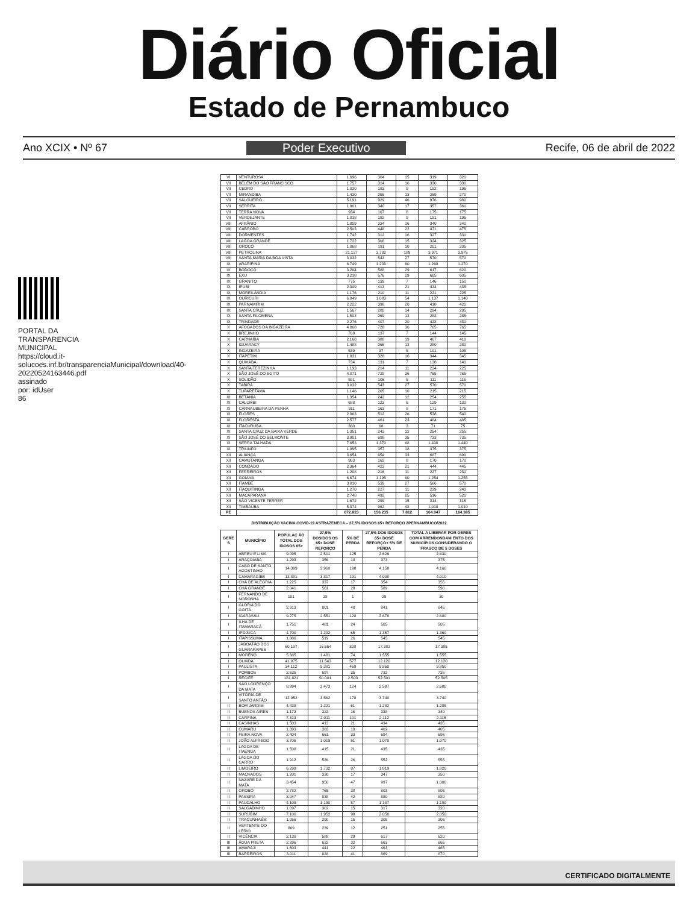Diário Oficial
Estado de Pernambuco
Ano XCIX • Nº 67 Poder Executivo Recife, 06 de abril de 2022
PORTAL DA TRANSPARENCIA MUNICIPAL https://cloud.it-solucoes.inf.br/transparenciaMunicipal/download/40-20220524163446.pdf assinado por: idUser 86
| VI | VENTUROSA | 1.696 | 304 | 15 | 319 | 320 |
| VII | BELÉM DO SÃO FRANCISCO | 1.757 | 314 | 16 | 330 | 330 |
| VII | CEDRO | 1.020 | 183 | 9 | 192 | 195 |
| VII | MIRANDIBA | 1.430 | 256 | 13 | 269 | 270 |
| VII | SALGUEIRO | 5.191 | 929 | 46 | 976 | 980 |
| VII | SERRITA | 1.901 | 340 | 17 | 357 | 360 |
| VII | TERRA NOVA | 934 | 167 | 8 | 175 | 175 |
| VII | VERDEJANTE | 1.018 | 182 | 9 | 191 | 195 |
| VIII | AFRÂNIO | 1.809 | 324 | 16 | 340 | 340 |
| VIII | CABROBÓ | 2.503 | 448 | 22 | 471 | 475 |
| VIII | DORMENTES | 1.742 | 312 | 16 | 327 | 330 |
| VIII | LAGOA GRANDE | 1.722 | 308 | 15 | 324 | 325 |
| VIII | OROCÓ | 1.068 | 191 | 10 | 201 | 205 |
| VIII | PETROLINA | 21.127 | 3.782 | 189 | 3.971 | 3.975 |
| VIII | SANTA MARIA DA BOA VISTA | 3.032 | 543 | 27 | 570 | 570 |
| IX | ARARIPINA | 6.749 | 1.208 | 60 | 1.268 | 1.270 |
| IX | BODOCÓ | 3.284 | 588 | 29 | 617 | 620 |
| IX | EXU | 3.218 | 576 | 29 | 605 | 605 |
| IX | GRANITO | 775 | 139 | 7 | 146 | 150 |
| IX | IPUBI | 2.309 | 413 | 21 | 434 | 435 |
| IX | MOREILÂNDIA | 1.176 | 210 | 11 | 221 | 225 |
| IX | OURICURI | 6.049 | 1.083 | 54 | 1.137 | 1.140 |
| IX | PARNAMIRIM | 2.222 | 398 | 20 | 418 | 420 |
| IX | SANTA CRUZ | 1.567 | 280 | 14 | 294 | 295 |
| IX | SANTA FILOMENA | 1.502 | 269 | 13 | 282 | 285 |
| IX | TRINDADE | 2.276 | 407 | 20 | 428 | 430 |
| X | AFOGADOS DA INGAZEIRA | 4.068 | 728 | 36 | 765 | 765 |
| X | BREJINHO | 768 | 137 | 7 | 144 | 145 |
| X | CARNAÍBA | 2.168 | 388 | 19 | 407 | 410 |
| X | IGUARACY | 1.488 | 266 | 13 | 280 | 280 |
| X | INGAZEIRA | 539 | 97 | 5 | 101 | 105 |
| X | ITAPETIM | 1.831 | 328 | 16 | 344 | 345 |
| X | QUIXABA | 734 | 131 | 7 | 138 | 140 |
| X | SANTA TEREZINHA | 1.193 | 214 | 11 | 224 | 225 |
| X | SÃO JOSÉ DO EGITO | 4.071 | 729 | 36 | 765 | 765 |
| X | SOLIDÃO | 591 | 106 | 5 | 111 | 115 |
| X | TABIRA | 3.032 | 543 | 27 | 570 | 570 |
| X | TUPARETAMA | 1.146 | 205 | 10 | 215 | 215 |
| XI | BETÂNIA | 1.354 | 242 | 12 | 254 | 255 |
| XI | CALUMBI | 688 | 123 | 6 | 129 | 130 |
| XI | CARNAUBEIRA DA PENHA | 911 | 163 | 8 | 171 | 175 |
| XI | FLORES | 2.863 | 512 | 26 | 538 | 540 |
| XI | FLORESTA | 2.577 | 461 | 23 | 484 | 485 |
| XI | ITACURUBA | 380 | 68 | 3 | 71 | 75 |
| XI | SANTA CRUZ DA BAIXA VERDE | 1.351 | 242 | 12 | 254 | 255 |
| XI | SÃO JOSÉ DO BELMONTE | 3.901 | 698 | 35 | 733 | 735 |
| XI | SERRA TALHADA | 7.653 | 1.370 | 68 | 1.438 | 1.440 |
| XI | TRIUNFO | 1.995 | 357 | 18 | 375 | 375 |
| XII | ALIANÇA | 3.654 | 654 | 33 | 687 | 690 |
| XII | CAMUTANGA | 903 | 162 | 8 | 170 | 170 |
| XII | CONDADO | 2.364 | 423 | 21 | 444 | 445 |
| XII | FERREIROS | 1.208 | 216 | 11 | 227 | 230 |
| XII | GOIANA | 6.674 | 1.195 | 60 | 1.254 | 1.255 |
| XII | ITAMBÉ | 3.010 | 539 | 27 | 566 | 570 |
| XII | ITAQUITINGA | 1.270 | 227 | 11 | 239 | 240 |
| XII | MACAPARANA | 2.748 | 492 | 25 | 516 | 520 |
| XII | SÃO VICENTE FERRER | 1.672 | 299 | 15 | 314 | 315 |
| XII | TIMBAÚBA | 5.374 | 962 | 48 | 1.010 | 1.010 |
| PE | | 872.823 | 156.235 | 7.812 | 164.047 | 164.385 |
DISTRIBUIÇÃO VACINA COVID-19 ASTRAZENECA – 27,5% IDOSOS 65+ REFORÇO 2PERNAMBUCO/2022
| GERE S | MUNICÍPIO | POPULAÇ ÃO TOTAL DOS IDOSOS 65+ | 27,5% DOSIDOS OS 65+ DOSE REFORÇO | 5% DE PERDA | 27,5% DOS IDOSOS 65+ DOSE REFORÇO+ 5% DE PERDA | TOTAL A LIBERAR POR GERES COM ARRENDONDAM ENTO DOS MUNICÍPIOS CONSIDERANDO O FRASCO DE 5 DOSES |
| --- | --- | --- | --- | --- | --- | --- |
| I | ABREU E LIMA | 9.095 | 2.501 | 125 | 2.626 | 2.630 |
| I | ARAÇOIABA | 1.293 | 356 | 18 | 373 | 375 |
| I | CABO DE SANTO AGOSTINHO | 14.399 | 3.960 | 198 | 4.158 | 4.160 |
| I | CAMARAGIBE | 13.881 | 3.817 | 191 | 4.008 | 4.010 |
| I | CHÃ DE ALEGRIA | 1.225 | 337 | 17 | 354 | 355 |
| I | CHÃ GRANDE | 2.041 | 561 | 28 | 589 | 590 |
| I | FERNANDO DE NORONHA | 101 | 28 | 1 | 29 | 30 |
| I | GLÓRIA DO GOITÁ | 2.913 | 801 | 40 | 841 | 845 |
| I | IGARASSU | 9.275 | 2.551 | 128 | 2.678 | 2.680 |
| I | ILHA DE ITAMARACÁ | 1.751 | 481 | 24 | 505 | 505 |
| I | IPOJUCA | 4.700 | 1.292 | 65 | 1.357 | 1.360 |
| I | ITAPISSUMA | 1.886 | 519 | 26 | 545 | 545 |
| I | JABOATÃO DOS GUARARAPES | 60.197 | 16.554 | 828 | 17.382 | 17.385 |
| I | MORENO | 5.385 | 1.481 | 74 | 1.555 | 1.555 |
| I | OLINDA | 41.975 | 11.543 | 577 | 12.120 | 12.120 |
| I | PAULISTA | 34.112 | 9.381 | 469 | 9.850 | 9.850 |
| I | POMBOS | 2.535 | 697 | 35 | 732 | 735 |
| I | RECIFE | 181.821 | 50.001 | 2.500 | 52.501 | 52.505 |
| I | SÃO LOURENÇO DA MATA | 8.994 | 2.473 | 124 | 2.597 | 2.600 |
| I | VITÓRIA DE SANTO ANTÃO | 12.952 | 3.562 | 178 | 3.740 | 3.740 |
| II | BOM JARDIM | 4.439 | 1.221 | 61 | 1.282 | 1.285 |
| II | BUENOS AIRES | 1.172 | 322 | 16 | 338 | 340 |
| II | CARPINA | 7.313 | 2.011 | 101 | 2.112 | 2.115 |
| II | CASINHAS | 1.503 | 413 | 21 | 434 | 435 |
| II | CUMARU | 1.393 | 383 | 19 | 402 | 405 |
| II | FEIRA NOVA | 2.404 | 661 | 33 | 694 | 695 |
| II | JOÃO ALFREDO | 3.705 | 1.019 | 51 | 1.070 | 1.070 |
| II | LAGOA DE ITAENGA | 1.508 | 415 | 21 | 435 | 435 |
| II | LAGOA DO CARRO | 1.912 | 526 | 26 | 552 | 555 |
| II | LIMOEIRO | 6.299 | 1.732 | 87 | 1.819 | 1.820 |
| II | MACHADOS | 1.201 | 330 | 17 | 347 | 350 |
| II | NAZARÉ DA MATA | 3.454 | 950 | 47 | 997 | 1.000 |
| II | OROBÓ | 2.782 | 765 | 38 | 803 | 805 |
| II | PASSIRA | 3.047 | 838 | 42 | 880 | 880 |
| II | PAUDALHO | 4.109 | 1.130 | 57 | 1.187 | 1.190 |
| II | SALGADINHO | 1.097 | 302 | 15 | 317 | 320 |
| II | SURUBIM | 7.100 | 1.952 | 98 | 2.050 | 2.050 |
| II | TRACUNHAÉM | 1.056 | 290 | 15 | 305 | 305 |
| II | VERTENTE DO LÉRIO | 869 | 239 | 12 | 251 | 255 |
| II | VICÊNCIA | 2.138 | 588 | 29 | 617 | 620 |
| III | ÁGUA PRETA | 2.296 | 632 | 32 | 663 | 665 |
| III | AMARAJI | 1.603 | 441 | 22 | 463 | 465 |
| III | BARREIROS | 3.011 | 828 | 41 | 869 | 870 |
CERTIFICADO DIGITALMENTE